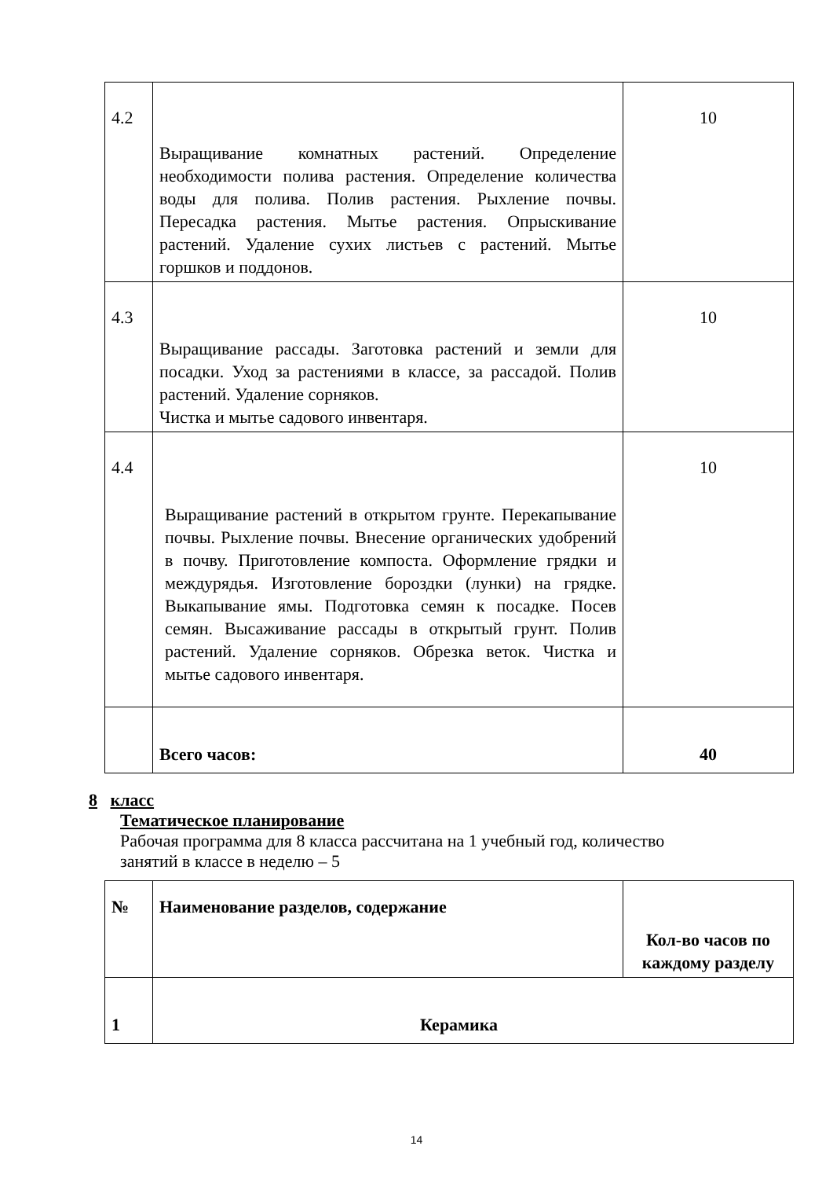| 4.2 | Выращивание комнатных растений. Определение необходимости полива растения. Определение количества воды для полива. Полив растения. Рыхление почвы. Пересадка растения. Мытье растения. Опрыскивание растений. Удаление сухих листьев с растений. Мытье горшков и поддонов. | 10 |
| 4.3 | Выращивание рассады. Заготовка растений и земли для посадки. Уход за растениями в классе, за рассадой. Полив растений. Удаление сорняков. Чистка и мытье садового инвентаря. | 10 |
| 4.4 | Выращивание растений в открытом грунте. Перекапывание почвы. Рыхление почвы. Внесение органических удобрений в почву. Приготовление компоста. Оформление грядки и междурядья. Изготовление бороздки (лунки) на грядке. Выкапывание ямы. Подготовка семян к посадке. Посев семян. Высаживание рассады в открытый грунт. Полив растений. Удаление сорняков. Обрезка веток. Чистка и мытье садового инвентаря. | 10 |
| | Всего часов: | 40 |
8 класс
Тематическое планирование
Рабочая программа для 8 класса рассчитана на 1 учебный год, количество
занятий в классе в неделю – 5
| № | Наименование разделов, содержание | Кол-во часов по каждому разделу |
| 1 | Керамика | |
14